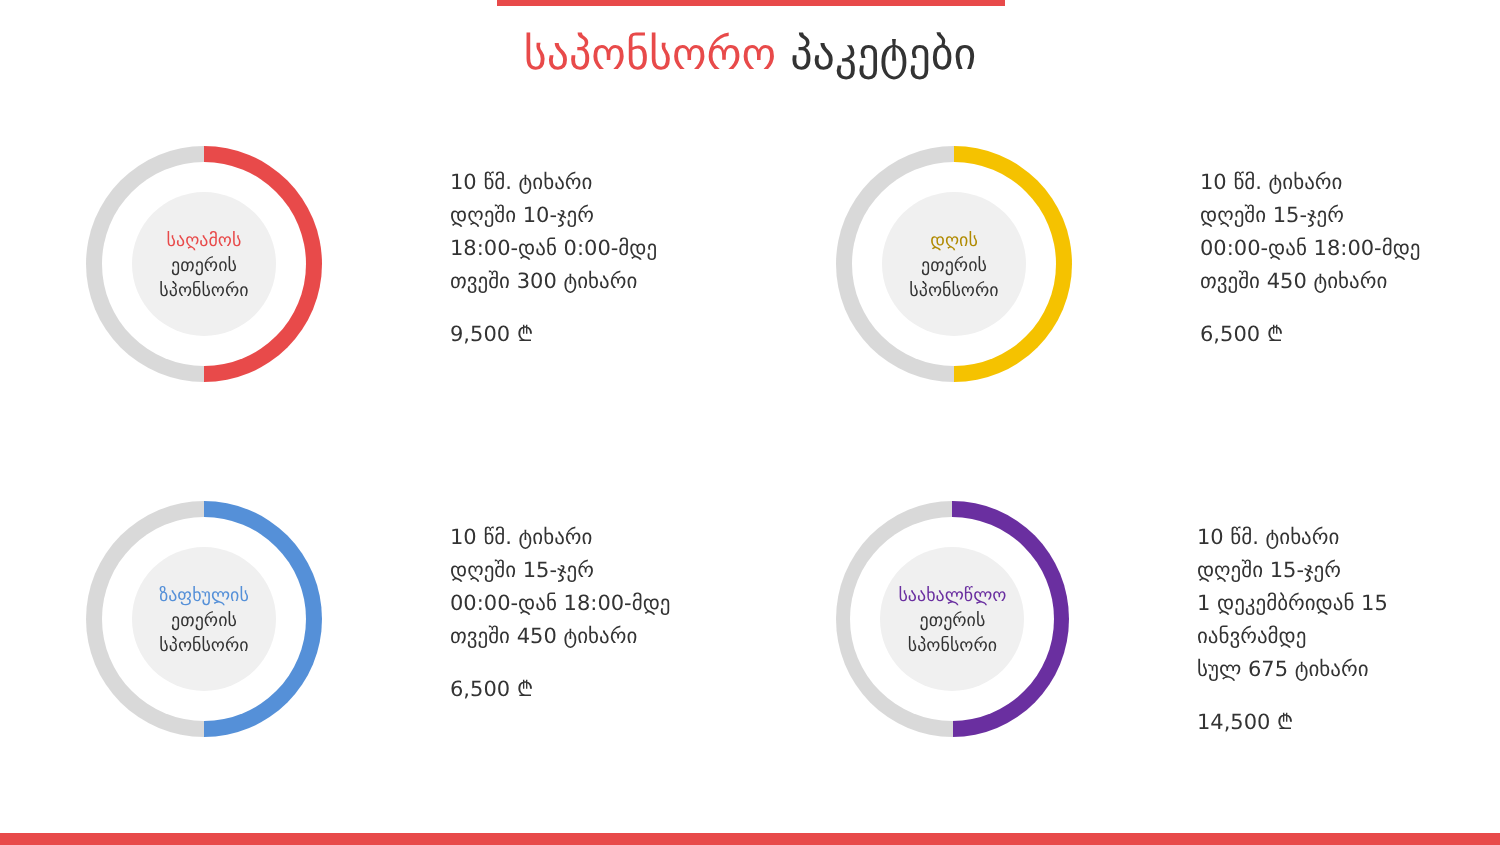საპონსორო პაკეტები
საღამოს
ეთერის
სპონსორი
10 წმ. ტიხარი
დღეში 10-ჯერ
18:00-დან 0:00-მდე
თვეში 300 ტიხარი
9,500 ₾
დღის
ეთერის
სპონსორი
10 წმ. ტიხარი
დღეში 15-ჯერ
00:00-დან 18:00-მდე
თვეში 450 ტიხარი
6,500 ₾
ზაფხულის
ეთერის
სპონსორი
10 წმ. ტიხარი
დღეში 15-ჯერ
00:00-დან 18:00-მდე
თვეში 450 ტიხარი
6,500 ₾
საახალწლო
ეთერის
სპონსორი
10 წმ. ტიხარი
დღეში 15-ჯერ
1 დეკემბრიდან 15 იანვრამდე
სულ 675 ტიხარი
14,500 ₾